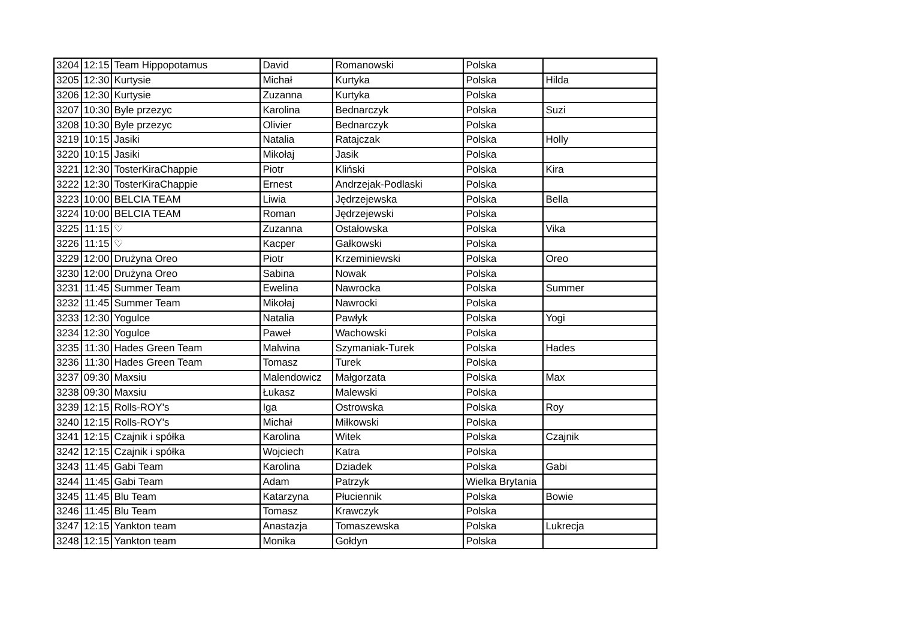| 3204 | 12:15 | Team Hippopotamus | David | Romanowski | Polska | |
| 3205 | 12:30 | Kurtysie | Michał | Kurtyka | Polska | Hilda |
| 3206 | 12:30 | Kurtysie | Zuzanna | Kurtyka | Polska | |
| 3207 | 10:30 | Byle przezyc | Karolina | Bednarczyk | Polska | Suzi |
| 3208 | 10:30 | Byle przezyc | Olivier | Bednarczyk | Polska | |
| 3219 | 10:15 | Jasiki | Natalia | Ratajczak | Polska | Holly |
| 3220 | 10:15 | Jasiki | Mikołaj | Jasik | Polska | |
| 3221 | 12:30 | TosterKiraChappie | Piotr | Kliński | Polska | Kira |
| 3222 | 12:30 | TosterKiraChappie | Ernest | Andrzejak-Podlaski | Polska | |
| 3223 | 10:00 | BELCIA TEAM | Liwia | Jędrzejewska | Polska | Bella |
| 3224 | 10:00 | BELCIA TEAM | Roman | Jędrzejewski | Polska | |
| 3225 | 11:15 | ♡ | Zuzanna | Ostałowska | Polska | Vika |
| 3226 | 11:15 | ♡ | Kacper | Gałkowski | Polska | |
| 3229 | 12:00 | Drużyna Oreo | Piotr | Krzeminiewski | Polska | Oreo |
| 3230 | 12:00 | Drużyna Oreo | Sabina | Nowak | Polska | |
| 3231 | 11:45 | Summer Team | Ewelina | Nawrocka | Polska | Summer |
| 3232 | 11:45 | Summer Team | Mikołaj | Nawrocki | Polska | |
| 3233 | 12:30 | Yogulce | Natalia | Pawłyk | Polska | Yogi |
| 3234 | 12:30 | Yogulce | Paweł | Wachowski | Polska | |
| 3235 | 11:30 | Hades Green Team | Malwina | Szymaniak-Turek | Polska | Hades |
| 3236 | 11:30 | Hades Green Team | Tomasz | Turek | Polska | |
| 3237 | 09:30 | Maxsiu | Malendowicz | Małgorzata | Polska | Max |
| 3238 | 09:30 | Maxsiu | Łukasz | Malewski | Polska | |
| 3239 | 12:15 | Rolls-ROY's | Iga | Ostrowska | Polska | Roy |
| 3240 | 12:15 | Rolls-ROY's | Michał | Miłkowski | Polska | |
| 3241 | 12:15 | Czajnik i spółka | Karolina | Witek | Polska | Czajnik |
| 3242 | 12:15 | Czajnik i spółka | Wojciech | Katra | Polska | |
| 3243 | 11:45 | Gabi Team | Karolina | Dziadek | Polska | Gabi |
| 3244 | 11:45 | Gabi Team | Adam | Patrzyk | Wielka Brytania | |
| 3245 | 11:45 | Blu Team | Katarzyna | Płuciennik | Polska | Bowie |
| 3246 | 11:45 | Blu Team | Tomasz | Krawczyk | Polska | |
| 3247 | 12:15 | Yankton team | Anastazja | Tomaszewska | Polska | Lukrecja |
| 3248 | 12:15 | Yankton team | Monika | Gołdyn | Polska | |